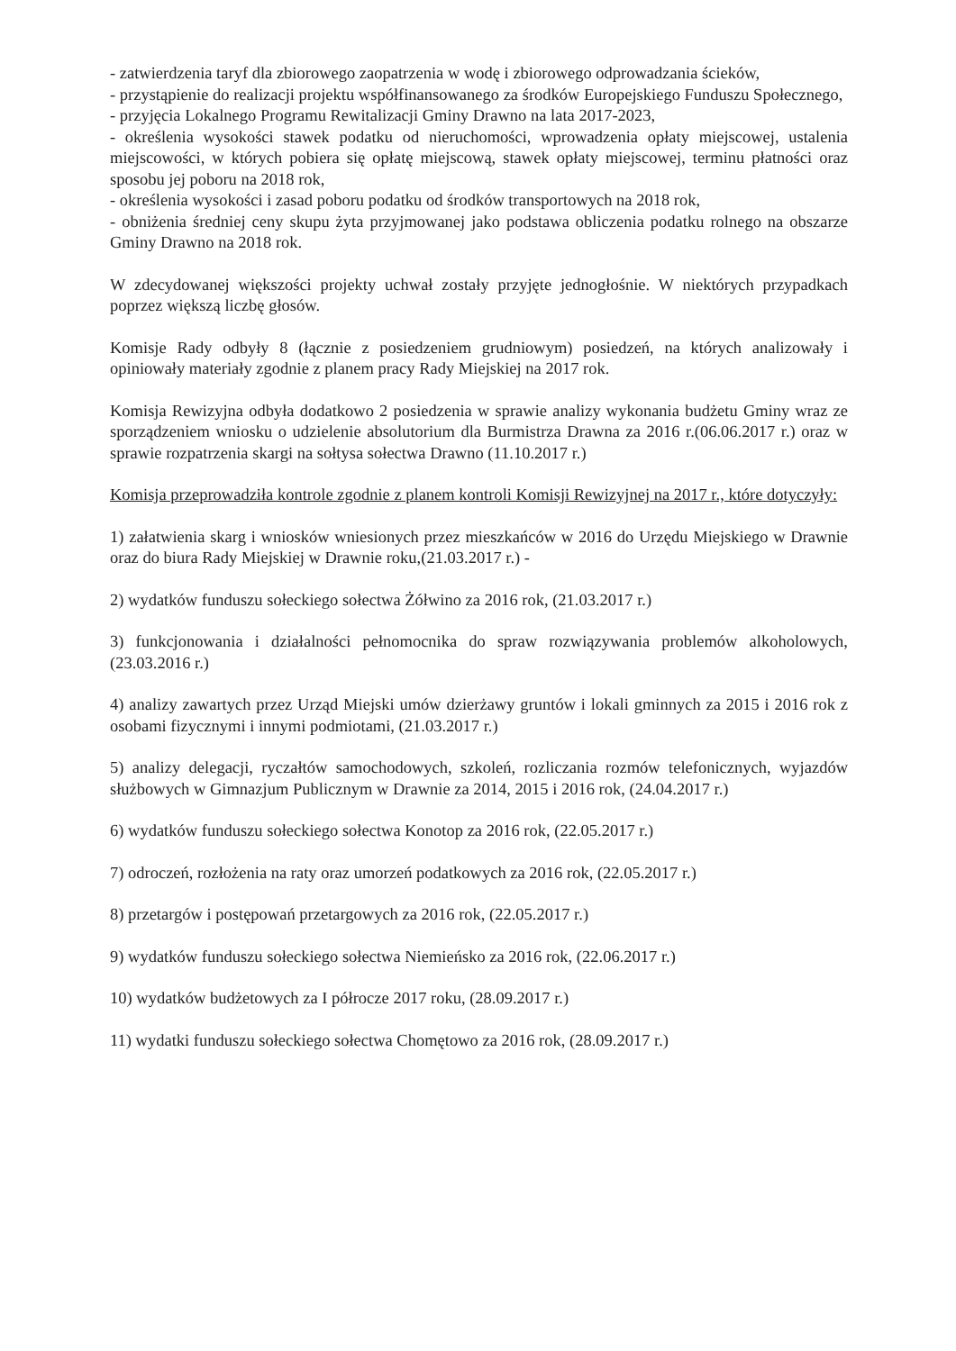- zatwierdzenia taryf dla zbiorowego zaopatrzenia w wodę i zbiorowego odprowadzania ścieków,
- przystąpienie do realizacji projektu współfinansowanego za środków Europejskiego Funduszu Społecznego,
- przyjęcia Lokalnego Programu Rewitalizacji Gminy Drawno na lata 2017-2023,
- określenia wysokości stawek podatku od nieruchomości, wprowadzenia opłaty miejscowej, ustalenia miejscowości, w których pobiera się opłatę miejscową, stawek opłaty miejscowej, terminu płatności oraz sposobu jej poboru na 2018 rok,
- określenia wysokości i zasad poboru podatku od środków transportowych na 2018 rok,
- obniżenia średniej ceny skupu żyta przyjmowanej jako podstawa obliczenia podatku rolnego na obszarze Gminy Drawno na 2018 rok.
W zdecydowanej większości projekty uchwał zostały przyjęte jednogłośnie. W niektórych przypadkach poprzez większą liczbę głosów.
Komisje Rady odbyły 8 (łącznie z posiedzeniem grudniowym) posiedzeń, na których analizowały i opiniowały materiały zgodnie z planem pracy Rady Miejskiej na 2017 rok.
Komisja Rewizyjna odbyła dodatkowo 2 posiedzenia w sprawie analizy wykonania budżetu Gminy wraz ze sporządzeniem wniosku o udzielenie absolutorium dla Burmistrza Drawna za 2016 r.(06.06.2017 r.) oraz w sprawie rozpatrzenia skargi na sołtysa sołectwa Drawno (11.10.2017 r.)
Komisja przeprowadziła kontrole zgodnie z planem kontroli Komisji Rewizyjnej na 2017 r., które dotyczyły:
1) załatwienia skarg i wniosków wniesionych przez mieszkańców w 2016 do Urzędu Miejskiego w Drawnie oraz do biura Rady Miejskiej w Drawnie roku,(21.03.2017 r.) -
2) wydatków funduszu sołeckiego sołectwa Żółwino za 2016 rok, (21.03.2017 r.)
3) funkcjonowania i działalności pełnomocnika do spraw rozwiązywania problemów alkoholowych, (23.03.2016 r.)
4) analizy zawartych przez Urząd Miejski umów dzierżawy gruntów i lokali gminnych za 2015 i 2016 rok z osobami fizycznymi i innymi podmiotami, (21.03.2017 r.)
5) analizy delegacji, ryczałtów samochodowych, szkoleń, rozliczania rozmów telefonicznych, wyjazdów służbowych w Gimnazjum Publicznym w Drawnie za 2014, 2015 i 2016 rok, (24.04.2017 r.)
6) wydatków funduszu sołeckiego sołectwa Konotop za 2016 rok, (22.05.2017 r.)
7) odroczeń, rozłożenia na raty oraz umorzeń podatkowych za 2016 rok, (22.05.2017 r.)
8) przetargów i postępowań przetargowych za 2016 rok, (22.05.2017 r.)
9) wydatków funduszu sołeckiego sołectwa Niemieńsko za 2016 rok, (22.06.2017 r.)
10) wydatków budżetowych za I półrocze 2017 roku, (28.09.2017 r.)
11) wydatki funduszu sołeckiego sołectwa Chomętowo za 2016 rok, (28.09.2017 r.)